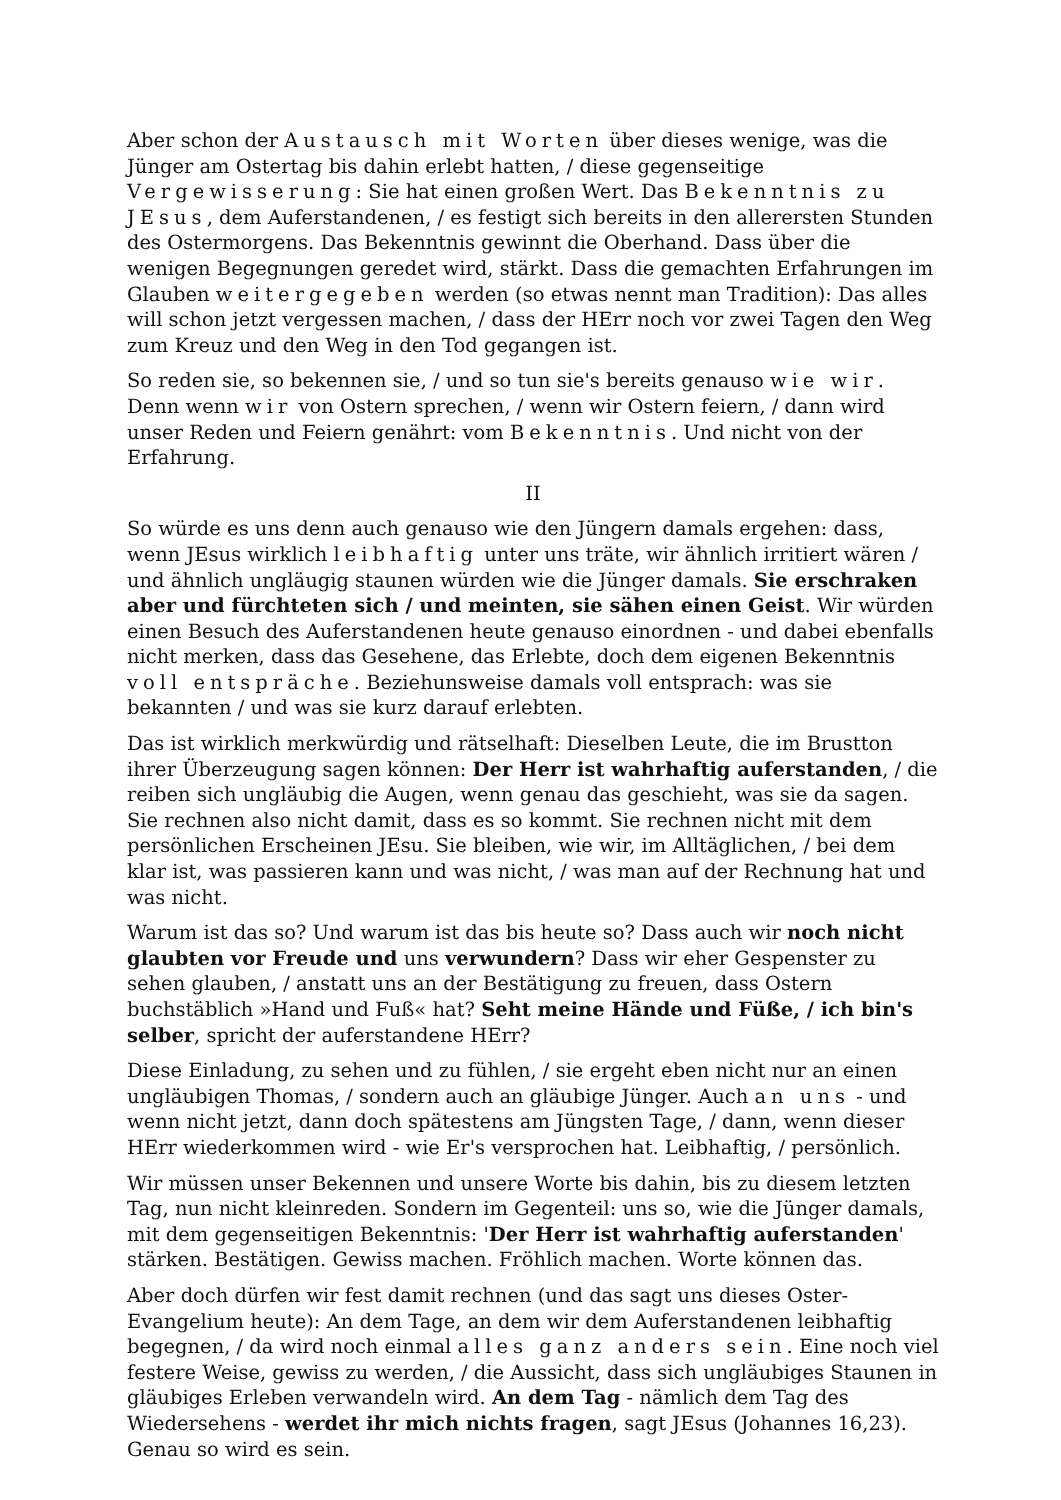Aber schon der Austausch mit Worten über dieses wenige, was die Jünger am Ostertag bis dahin erlebt hatten, / diese gegenseitige Vergewisserung: Sie hat einen großen Wert. Das Bekenntnis zu JEsus, dem Auferstandenen, / es festigt sich bereits in den allerersten Stunden des Ostermorgens. Das Bekenntnis gewinnt die Oberhand. Dass über die wenigen Begegnungen geredet wird, stärkt. Dass die gemachten Erfahrungen im Glauben weitergegeben werden (so etwas nennt man Tradition): Das alles will schon jetzt vergessen machen, / dass der HErr noch vor zwei Tagen den Weg zum Kreuz und den Weg in den Tod gegangen ist.
So reden sie, so bekennen sie, / und so tun sie's bereits genauso wie wir. Denn wenn wir von Ostern sprechen, / wenn wir Ostern feiern, / dann wird unser Reden und Feiern genährt: vom Bekenntnis. Und nicht von der Erfahrung.
II
So würde es uns denn auch genauso wie den Jüngern damals ergehen: dass, wenn JEsus wirklich leibhaftig unter uns träte, wir ähnlich irritiert wären / und ähnlich ungläugig staunen würden wie die Jünger damals. Sie erschraken aber und fürchteten sich / und meinten, sie sähen einen Geist. Wir würden einen Besuch des Auferstandenen heute genauso einordnen - und dabei ebenfalls nicht merken, dass das Gesehene, das Erlebte, doch dem eigenen Bekenntnis voll entspräche. Beziehunsweise damals voll entsprach: was sie bekannten / und was sie kurz darauf erlebten.
Das ist wirklich merkwürdig und rätselhaft: Dieselben Leute, die im Brustton ihrer Überzeugung sagen können: Der Herr ist wahrhaftig auferstanden, / die reiben sich ungläubig die Augen, wenn genau das geschieht, was sie da sagen. Sie rechnen also nicht damit, dass es so kommt. Sie rechnen nicht mit dem persönlichen Erscheinen JEsu. Sie bleiben, wie wir, im Alltäglichen, / bei dem klar ist, was passieren kann und was nicht, / was man auf der Rechnung hat und was nicht.
Warum ist das so? Und warum ist das bis heute so? Dass auch wir noch nicht glaubten vor Freude und uns verwundern? Dass wir eher Gespenster zu sehen glauben, / anstatt uns an der Bestätigung zu freuen, dass Ostern buchstäblich »Hand und Fuß« hat? Seht meine Hände und Füße, / ich bin's selber, spricht der auferstandene HErr?
Diese Einladung, zu sehen und zu fühlen, / sie ergeht eben nicht nur an einen ungläubigen Thomas, / sondern auch an gläubige Jünger. Auch an uns - und wenn nicht jetzt, dann doch spätestens am Jüngsten Tage, / dann, wenn dieser HErr wiederkommen wird - wie Er's versprochen hat. Leibhaftig, / persönlich.
Wir müssen unser Bekennen und unsere Worte bis dahin, bis zu diesem letzten Tag, nun nicht kleinreden. Sondern im Gegenteil: uns so, wie die Jünger damals, mit dem gegenseitigen Bekenntnis: 'Der Herr ist wahrhaftig auferstanden' stärken. Bestätigen. Gewiss machen. Fröhlich machen. Worte können das.
Aber doch dürfen wir fest damit rechnen (und das sagt uns dieses Oster- Evangelium heute): An dem Tage, an dem wir dem Auferstandenen leibhaftig begegnen, / da wird noch einmal alles ganz anders sein. Eine noch viel festere Weise, gewiss zu werden, / die Aussicht, dass sich ungläubiges Staunen in gläubiges Erleben verwandeln wird. An dem Tag - nämlich dem Tag des Wiedersehens - werdet ihr mich nichts fragen, sagt JEsus (Johannes 16,23). Genau so wird es sein.